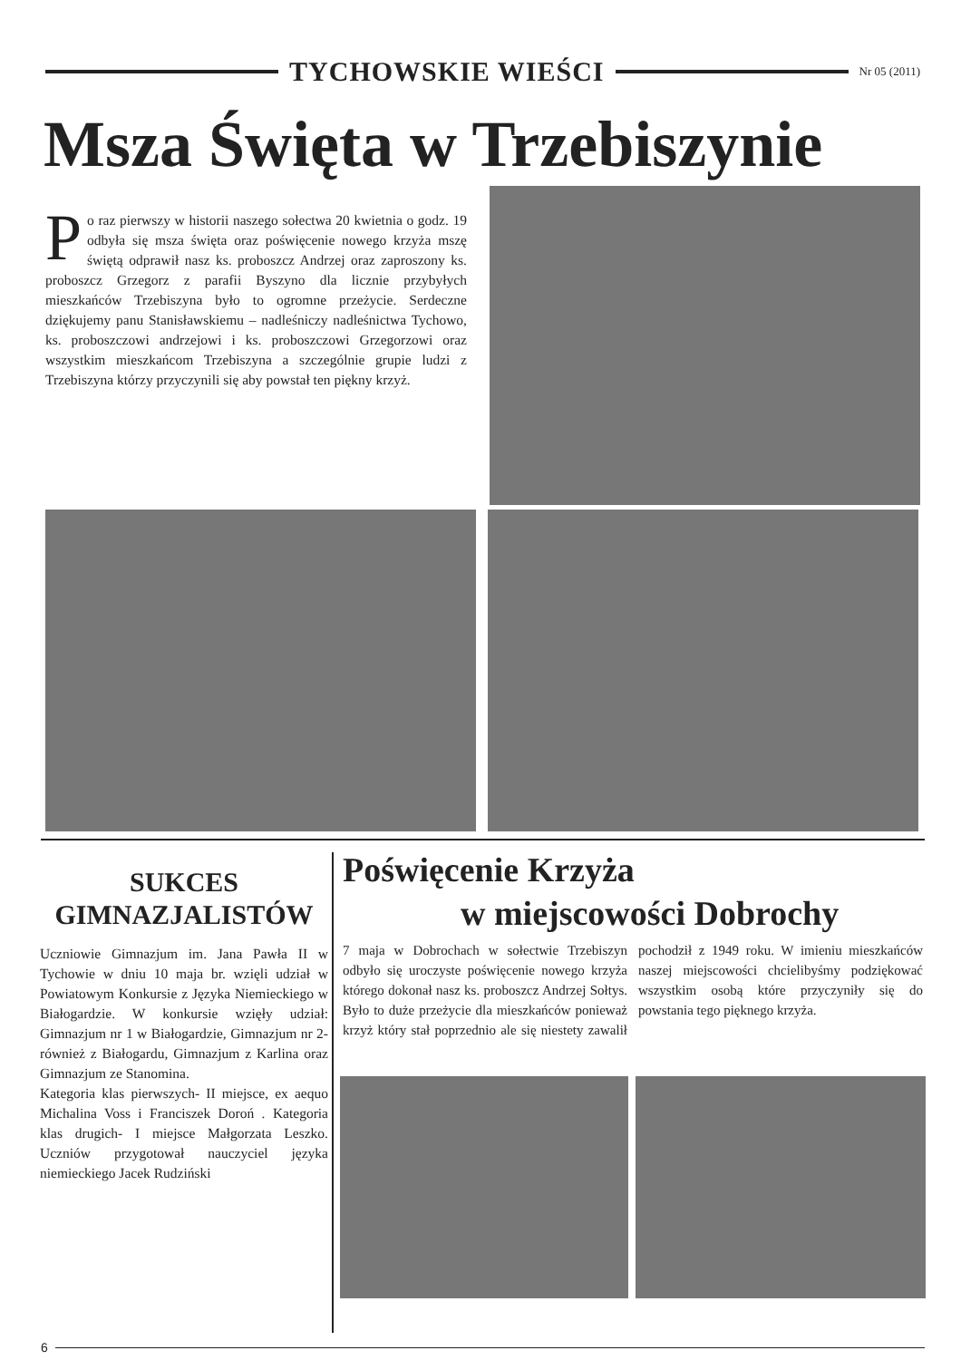TYCHOWSKIE WIEŚCI
Nr 05 (2011)
Msza Święta w Trzebiszynie
Po raz pierwszy w historii naszego sołectwa 20 kwietnia o godz. 19 odbyła się msza święta oraz poświęcenie nowego krzyża mszę świętą odprawił nasz ks. proboszcz Andrzej oraz zaproszony ks. proboszcz Grzegorz z parafii Byszyno dla licznie przybyłych mieszkańców Trzebiszyna było to ogromne przeżycie. Serdeczne dziękujemy panu Stanisławskiemu – nadleśniczy nadleśnictwa Tychowo, ks. proboszczowi andrzejowi i ks. proboszczowi Grzegorzowi oraz wszystkim mieszkańcom Trzebiszyna a szczególnie grupie ludzi z Trzebiszyna którzy przyczynili się aby powstał ten piękny krzyż.
SUKCES GIMNAZJALISTÓW
Uczniowie Gimnazjum im. Jana Pawła II w Tychowie w dniu 10 maja br. wzięli udział w Powiatowym Konkursie z Języka Niemieckiego w Białogardzie. W konkursie wzięły udział: Gimnazjum nr 1 w Białogardzie, Gimnazjum nr 2- również z Białogardu, Gimnazjum z Karlina oraz Gimnazjum ze Stanomina.
Kategoria klas pierwszych- II miejsce, ex aequo Michalina Voss i Franciszek Doroń . Kategoria klas drugich- I miejsce Małgorzata Leszko. Uczniów przygotował nauczyciel języka niemieckiego Jacek Rudziński
Poświęcenie Krzyża
w miejscowości Dobrochy
7 maja w Dobrochach w sołectwie Trzebiszyn odbyło się uroczyste poświęcenie nowego krzyża którego dokonał nasz ks. proboszcz Andrzej Sołtys. Było to duże przeżycie dla mieszkańców ponieważ krzyż który stał poprzednio ale się niestety zawalił pochodził z 1949 roku. W imieniu mieszkańców naszej miejscowości chcielibyśmy podziękować wszystkim osobą które przyczyniły się do powstania tego pięknego krzyża.
6